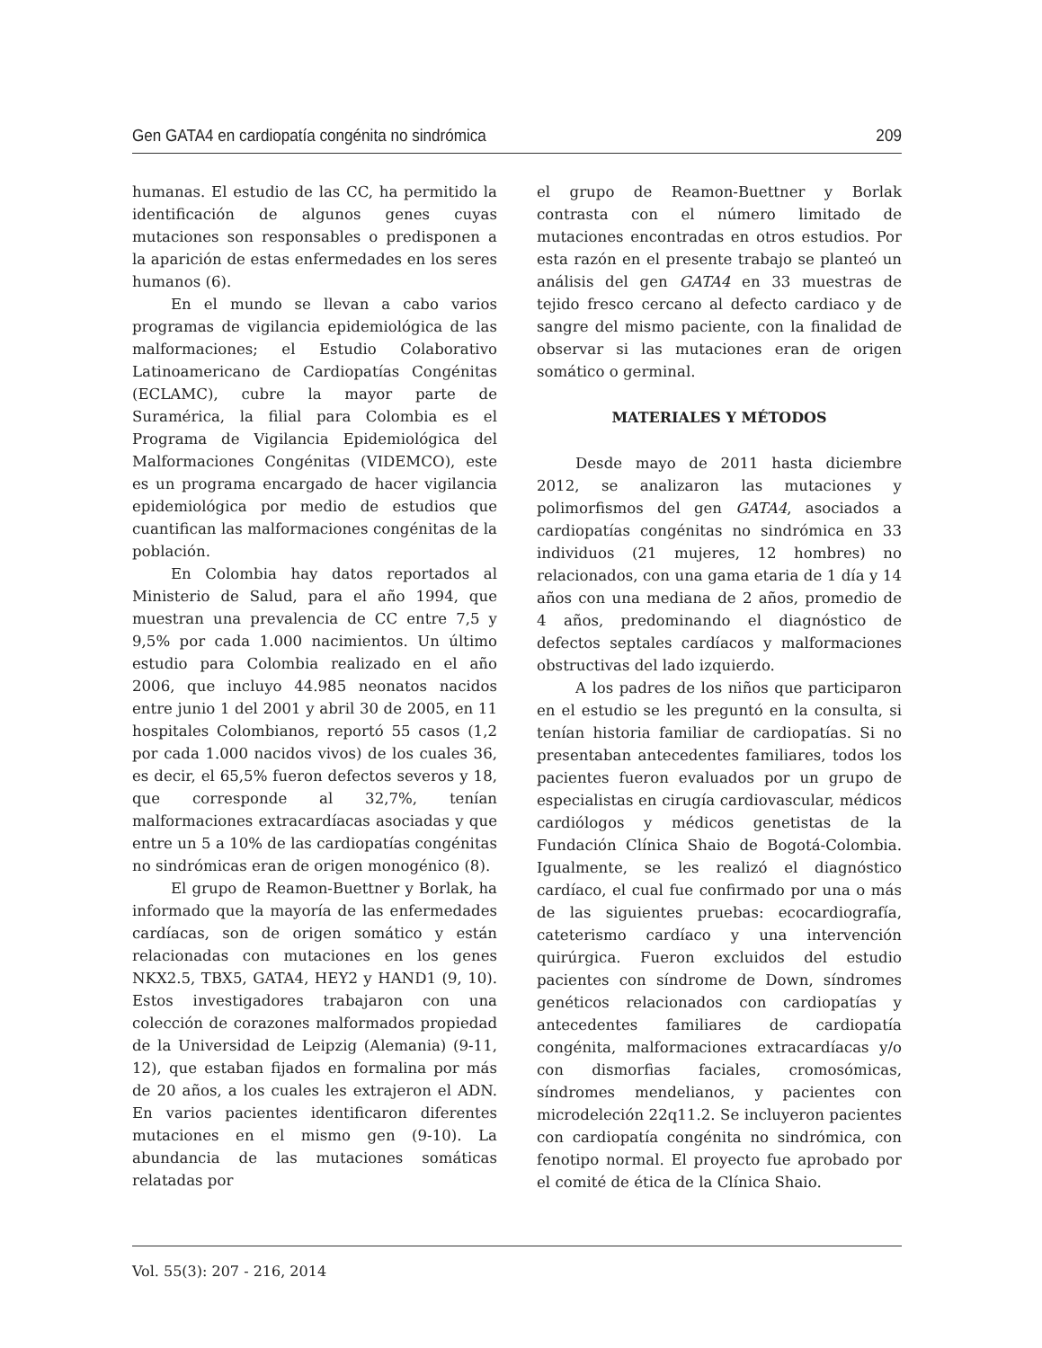Gen GATA4 en cardiopatía congénita no sindrómica 209
humanas. El estudio de las CC, ha permitido la identificación de algunos genes cuyas mutaciones son responsables o predisponen a la aparición de estas enfermedades en los seres humanos (6).
En el mundo se llevan a cabo varios programas de vigilancia epidemiológica de las malformaciones; el Estudio Colaborativo Latinoamericano de Cardiopatías Congénitas (ECLAMC), cubre la mayor parte de Suramérica, la filial para Colombia es el Programa de Vigilancia Epidemiológica del Malformaciones Congénitas (VIDEMCO), este es un programa encargado de hacer vigilancia epidemiológica por medio de estudios que cuantifican las malformaciones congénitas de la población.
En Colombia hay datos reportados al Ministerio de Salud, para el año 1994, que muestran una prevalencia de CC entre 7,5 y 9,5% por cada 1.000 nacimientos. Un último estudio para Colombia realizado en el año 2006, que incluyo 44.985 neonatos nacidos entre junio 1 del 2001 y abril 30 de 2005, en 11 hospitales Colombianos, reportó 55 casos (1,2 por cada 1.000 nacidos vivos) de los cuales 36, es decir, el 65,5% fueron defectos severos y 18, que corresponde al 32,7%, tenían malformaciones extracardíacas asociadas y que entre un 5 a 10% de las cardiopatías congénitas no sindrómicas eran de origen monogénico (8).
El grupo de Reamon-Buettner y Borlak, ha informado que la mayoría de las enfermedades cardíacas, son de origen somático y están relacionadas con mutaciones en los genes NKX2.5, TBX5, GATA4, HEY2 y HAND1 (9, 10). Estos investigadores trabajaron con una colección de corazones malformados propiedad de la Universidad de Leipzig (Alemania) (9-11, 12), que estaban fijados en formalina por más de 20 años, a los cuales les extrajeron el ADN. En varios pacientes identificaron diferentes mutaciones en el mismo gen (9-10). La abundancia de las mutaciones somáticas relatadas por
el grupo de Reamon-Buettner y Borlak contrasta con el número limitado de mutaciones encontradas en otros estudios. Por esta razón en el presente trabajo se planteó un análisis del gen GATA4 en 33 muestras de tejido fresco cercano al defecto cardiaco y de sangre del mismo paciente, con la finalidad de observar si las mutaciones eran de origen somático o germinal.
MATERIALES Y MÉTODOS
Desde mayo de 2011 hasta diciembre 2012, se analizaron las mutaciones y polimorfismos del gen GATA4, asociados a cardiopatías congénitas no sindrómica en 33 individuos (21 mujeres, 12 hombres) no relacionados, con una gama etaria de 1 día y 14 años con una mediana de 2 años, promedio de 4 años, predominando el diagnóstico de defectos septales cardíacos y malformaciones obstructivas del lado izquierdo.
A los padres de los niños que participaron en el estudio se les preguntó en la consulta, si tenían historia familiar de cardiopatías. Si no presentaban antecedentes familiares, todos los pacientes fueron evaluados por un grupo de especialistas en cirugía cardiovascular, médicos cardiólogos y médicos genetistas de la Fundación Clínica Shaio de Bogotá-Colombia. Igualmente, se les realizó el diagnóstico cardíaco, el cual fue confirmado por una o más de las siguientes pruebas: ecocardiografía, cateterismo cardíaco y una intervención quirúrgica. Fueron excluidos del estudio pacientes con síndrome de Down, síndromes genéticos relacionados con cardiopatías y antecedentes familiares de cardiopatía congénita, malformaciones extracardíacas y/o con dismorfias faciales, cromosómicas, síndromes mendelianos, y pacientes con microdeleción 22q11.2. Se incluyeron pacientes con cardiopatía congénita no sindrómica, con fenotipo normal. El proyecto fue aprobado por el comité de ética de la Clínica Shaio.
Vol. 55(3): 207 - 216, 2014